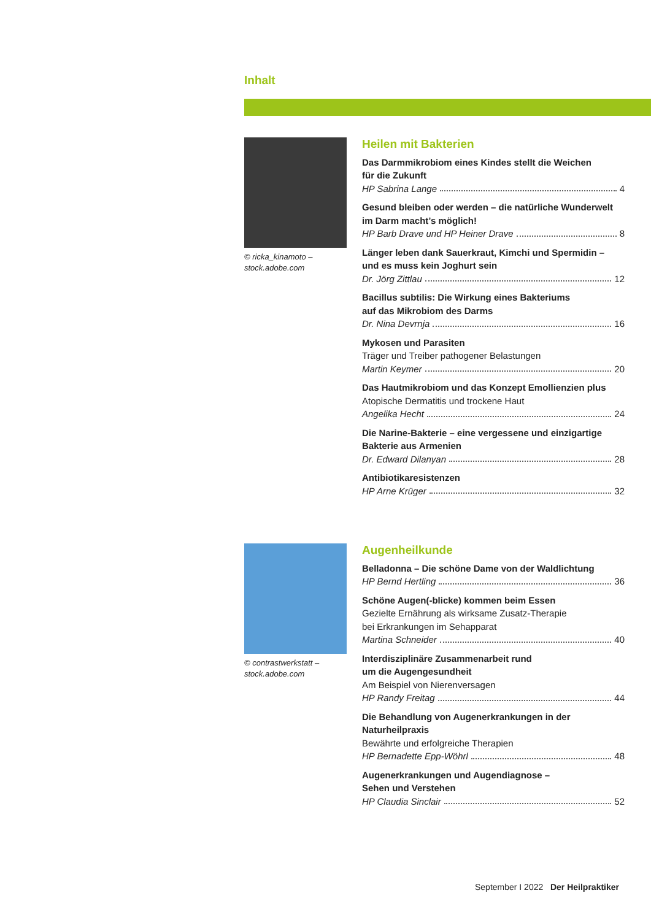Inhalt
© ricka_kinamoto – stock.adobe.com
Heilen mit Bakterien
Das Darmmikrobiom eines Kindes stellt die Weichen
für die Zukunft
HP Sabrina Lange 4
Gesund bleiben oder werden – die natürliche Wunderwelt
im Darm macht’s möglich!
HP Barb Drave und HP Heiner Drave 8
Länger leben dank Sauerkraut, Kimchi und Spermidin –
und es muss kein Joghurt sein
Dr. Jörg Zittlau 12
Bacillus subtilis: Die Wirkung eines Bakteriums
auf das Mikrobiom des Darms
Dr. Nina Devrnja 16
Mykosen und Parasiten
Träger und Treiber pathogener Belastungen
Martin Keymer 20
Das Hautmikrobiom und das Konzept Emollienzien plus
Atopische Dermatitis und trockene Haut
Angelika Hecht 24
Die Narine-Bakterie – eine vergessene und einzigartige
Bakterie aus Armenien
Dr. Edward Dilanyan 28
Antibiotikaresistenzen
HP Arne Krüger 32
© contrastwerkstatt – stock.adobe.com
Augenheilkunde
Belladonna – Die schöne Dame von der Waldlichtung
HP Bernd Hertling 36
Schöne Augen(-blicke) kommen beim Essen
Gezielte Ernährung als wirksame Zusatz-Therapie
bei Erkrankungen im Sehapparat
Martina Schneider 40
Interdisziplinäre Zusammenarbeit rund
um die Augengesundheit
Am Beispiel von Nierenversagen
HP Randy Freitag 44
Die Behandlung von Augenerkrankungen in der Naturheilpraxis
Bewährte und erfolgreiche Therapien
HP Bernadette Epp-Wöhrl 48
Augenerkrankungen und Augendiagnose –
Sehen und Verstehen
HP Claudia Sinclair 52
September I 2022 Der Heilpraktiker